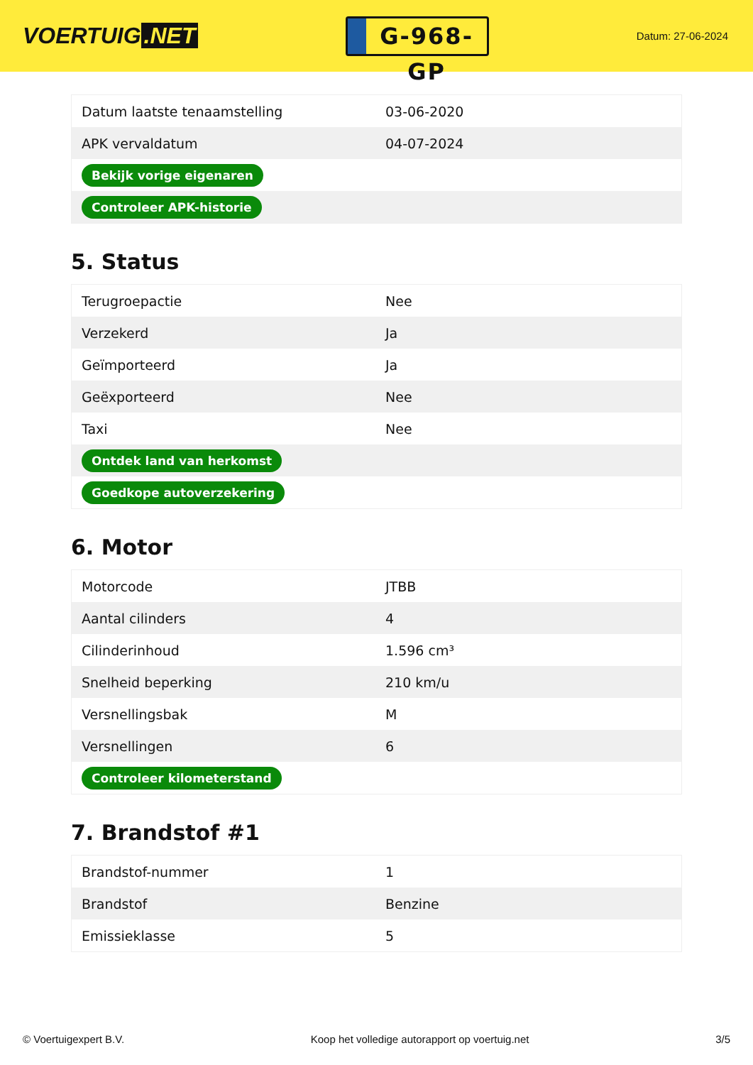VOERTUIG.NET
G-968-GP
Datum: 27-06-2024
| Datum laatste tenaamstelling | 03-06-2020 |
| APK vervaldatum | 04-07-2024 |
| Bekijk vorige eigenaren | |
| Controleer APK-historie | |
5. Status
| Terugroepactie | Nee |
| Verzekerd | Ja |
| Geïmporteerd | Ja |
| Geëxporteerd | Nee |
| Taxi | Nee |
| Ontdek land van herkomst | |
| Goedkope autoverzekering | |
6. Motor
| Motorcode | JTBB |
| Aantal cilinders | 4 |
| Cilinderinhoud | 1.596 cm³ |
| Snelheid beperking | 210 km/u |
| Versnellingsbak | M |
| Versnellingen | 6 |
| Controleer kilometerstand | |
7. Brandstof #1
| Brandstof-nummer | 1 |
| Brandstof | Benzine |
| Emissieklasse | 5 |
© Voertuigexpert B.V. Koop het volledige autorapport op voertuig.net 3/5